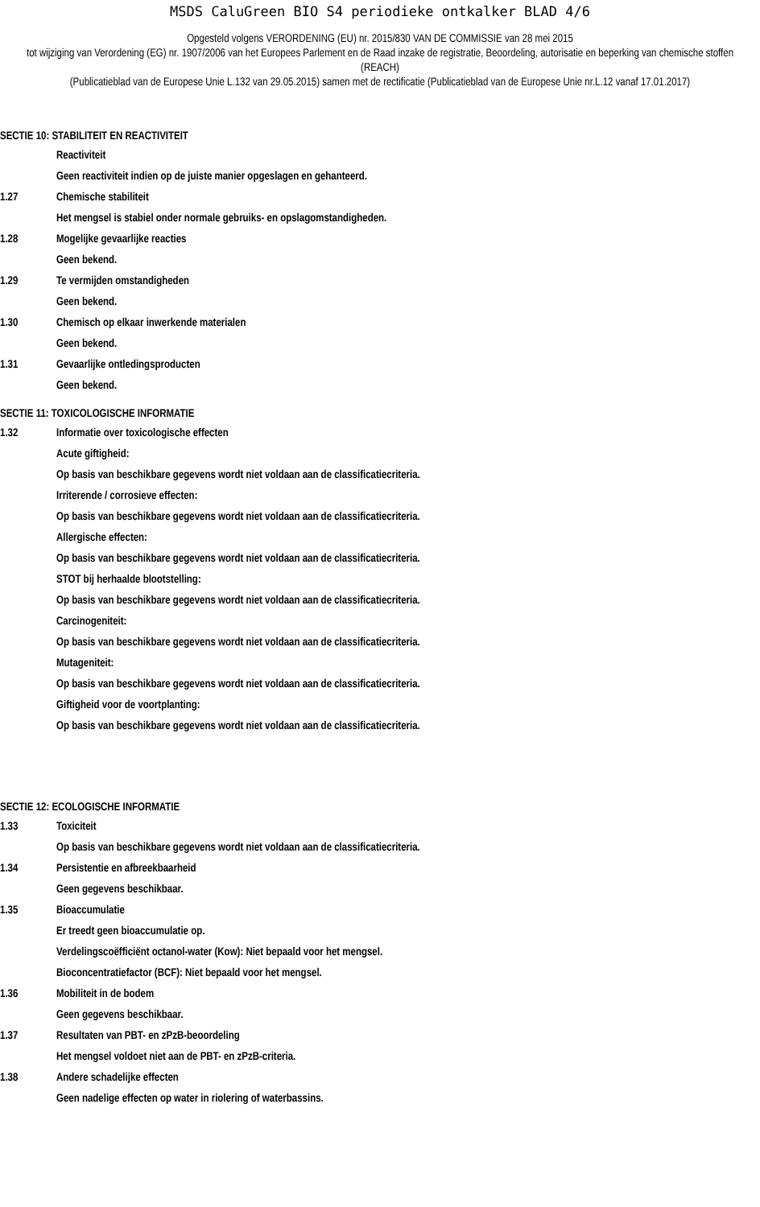MSDS CaluGreen BIO S4 periodieke ontkalker BLAD 4/6
Opgesteld volgens VERORDENING (EU) nr. 2015/830 VAN DE COMMISSIE van 28 mei 2015
tot wijziging van Verordening (EG) nr. 1907/2006 van het Europees Parlement en de Raad inzake de registratie, Beoordeling, autorisatie en beperking van chemische stoffen (REACH)
(Publicatieblad van de Europese Unie L.132 van 29.05.2015) samen met de rectificatie (Publicatieblad van de Europese Unie nr.L.12 vanaf 17.01.2017)
SECTIE 10: STABILITEIT EN REACTIVITEIT
Reactiviteit
Geen reactiviteit indien op de juiste manier opgeslagen en gehanteerd.
1.27 Chemische stabiliteit
Het mengsel is stabiel onder normale gebruiks- en opslagomstandigheden.
1.28 Mogelijke gevaarlijke reacties
Geen bekend.
1.29 Te vermijden omstandigheden
Geen bekend.
1.30 Chemisch op elkaar inwerkende materialen
Geen bekend.
1.31 Gevaarlijke ontledingsproducten
Geen bekend.
SECTIE 11: TOXICOLOGISCHE INFORMATIE
1.32 Informatie over toxicologische effecten
Acute giftigheid:
Op basis van beschikbare gegevens wordt niet voldaan aan de classificatiecriteria.
Irriterende / corrosieve effecten:
Op basis van beschikbare gegevens wordt niet voldaan aan de classificatiecriteria.
Allergische effecten:
Op basis van beschikbare gegevens wordt niet voldaan aan de classificatiecriteria.
STOT bij herhaalde blootstelling:
Op basis van beschikbare gegevens wordt niet voldaan aan de classificatiecriteria.
Carcinogeniteit:
Op basis van beschikbare gegevens wordt niet voldaan aan de classificatiecriteria.
Mutageniteit:
Op basis van beschikbare gegevens wordt niet voldaan aan de classificatiecriteria.
Giftigheid voor de voortplanting:
Op basis van beschikbare gegevens wordt niet voldaan aan de classificatiecriteria.
SECTIE 12: ECOLOGISCHE INFORMATIE
1.33 Toxiciteit
Op basis van beschikbare gegevens wordt niet voldaan aan de classificatiecriteria.
1.34 Persistentie en afbreekbaarheid
Geen gegevens beschikbaar.
1.35 Bioaccumulatie
Er treedt geen bioaccumulatie op.
Verdelingscoëfficiënt octanol-water (Kow): Niet bepaald voor het mengsel.
Bioconcentratiefactor (BCF): Niet bepaald voor het mengsel.
1.36 Mobiliteit in de bodem
Geen gegevens beschikbaar.
1.37 Resultaten van PBT- en zPzB-beoordeling
Het mengsel voldoet niet aan de PBT- en zPzB-criteria.
1.38 Andere schadelijke effecten
Geen nadelige effecten op water in riolering of waterbassins.